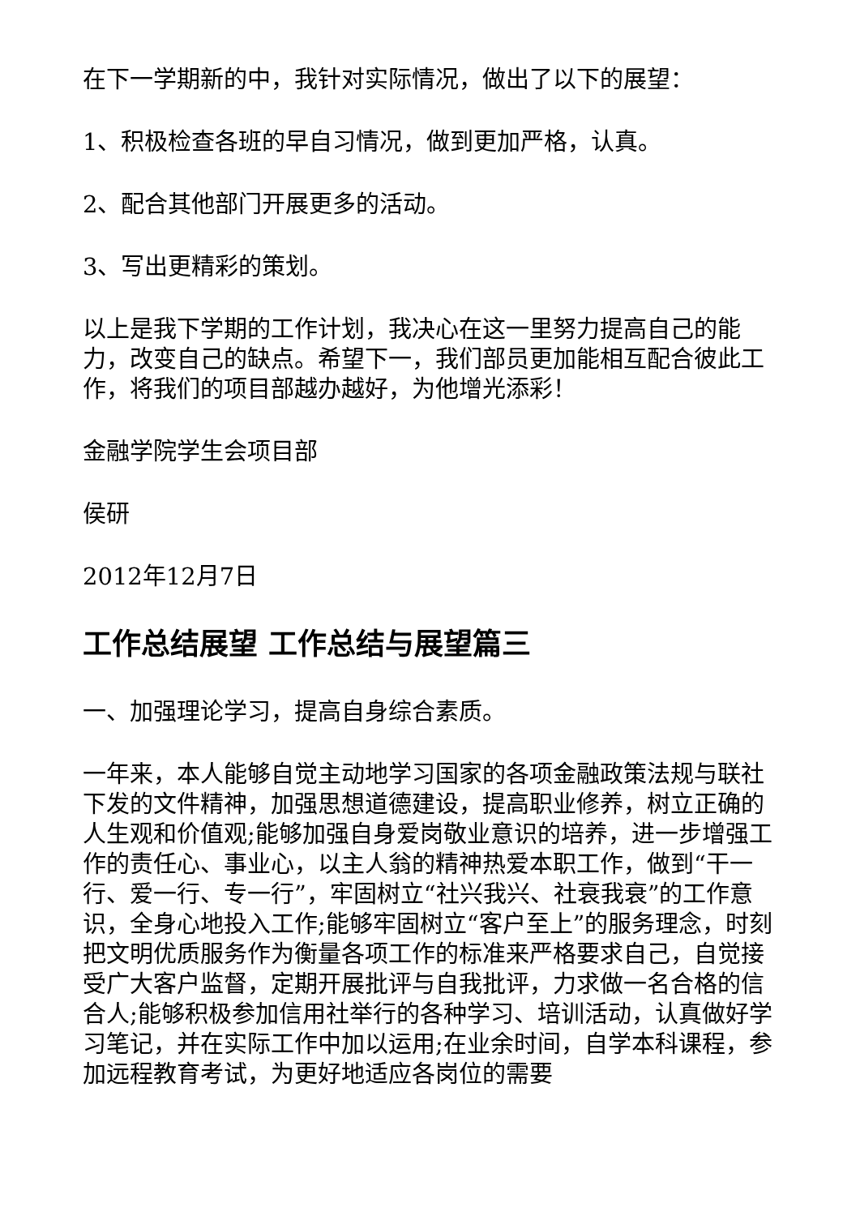在下一学期新的中，我针对实际情况，做出了以下的展望：
1、积极检查各班的早自习情况，做到更加严格，认真。
2、配合其他部门开展更多的活动。
3、写出更精彩的策划。
以上是我下学期的工作计划，我决心在这一里努力提高自己的能力，改变自己的缺点。希望下一，我们部员更加能相互配合彼此工作，将我们的项目部越办越好，为他增光添彩！
金融学院学生会项目部
侯研
2012年12月7日
工作总结展望 工作总结与展望篇三
一、加强理论学习，提高自身综合素质。
一年来，本人能够自觉主动地学习国家的各项金融政策法规与联社下发的文件精神，加强思想道德建设，提高职业修养，树立正确的人生观和价值观;能够加强自身爱岗敬业意识的培养，进一步增强工作的责任心、事业心，以主人翁的精神热爱本职工作，做到“干一行、爱一行、专一行”，牢固树立“社兴我兴、社衰我衰”的工作意识，全身心地投入工作;能够牢固树立“客户至上”的服务理念，时刻把文明优质服务作为衡量各项工作的标准来严格要求自己，自觉接受广大客户监督，定期开展批评与自我批评，力求做一名合格的信合人;能够积极参加信用社举行的各种学习、培训活动，认真做好学习笔记，并在实际工作中加以运用;在业余时间，自学本科课程，参加远程教育考试，为更好地适应各岗位的需要